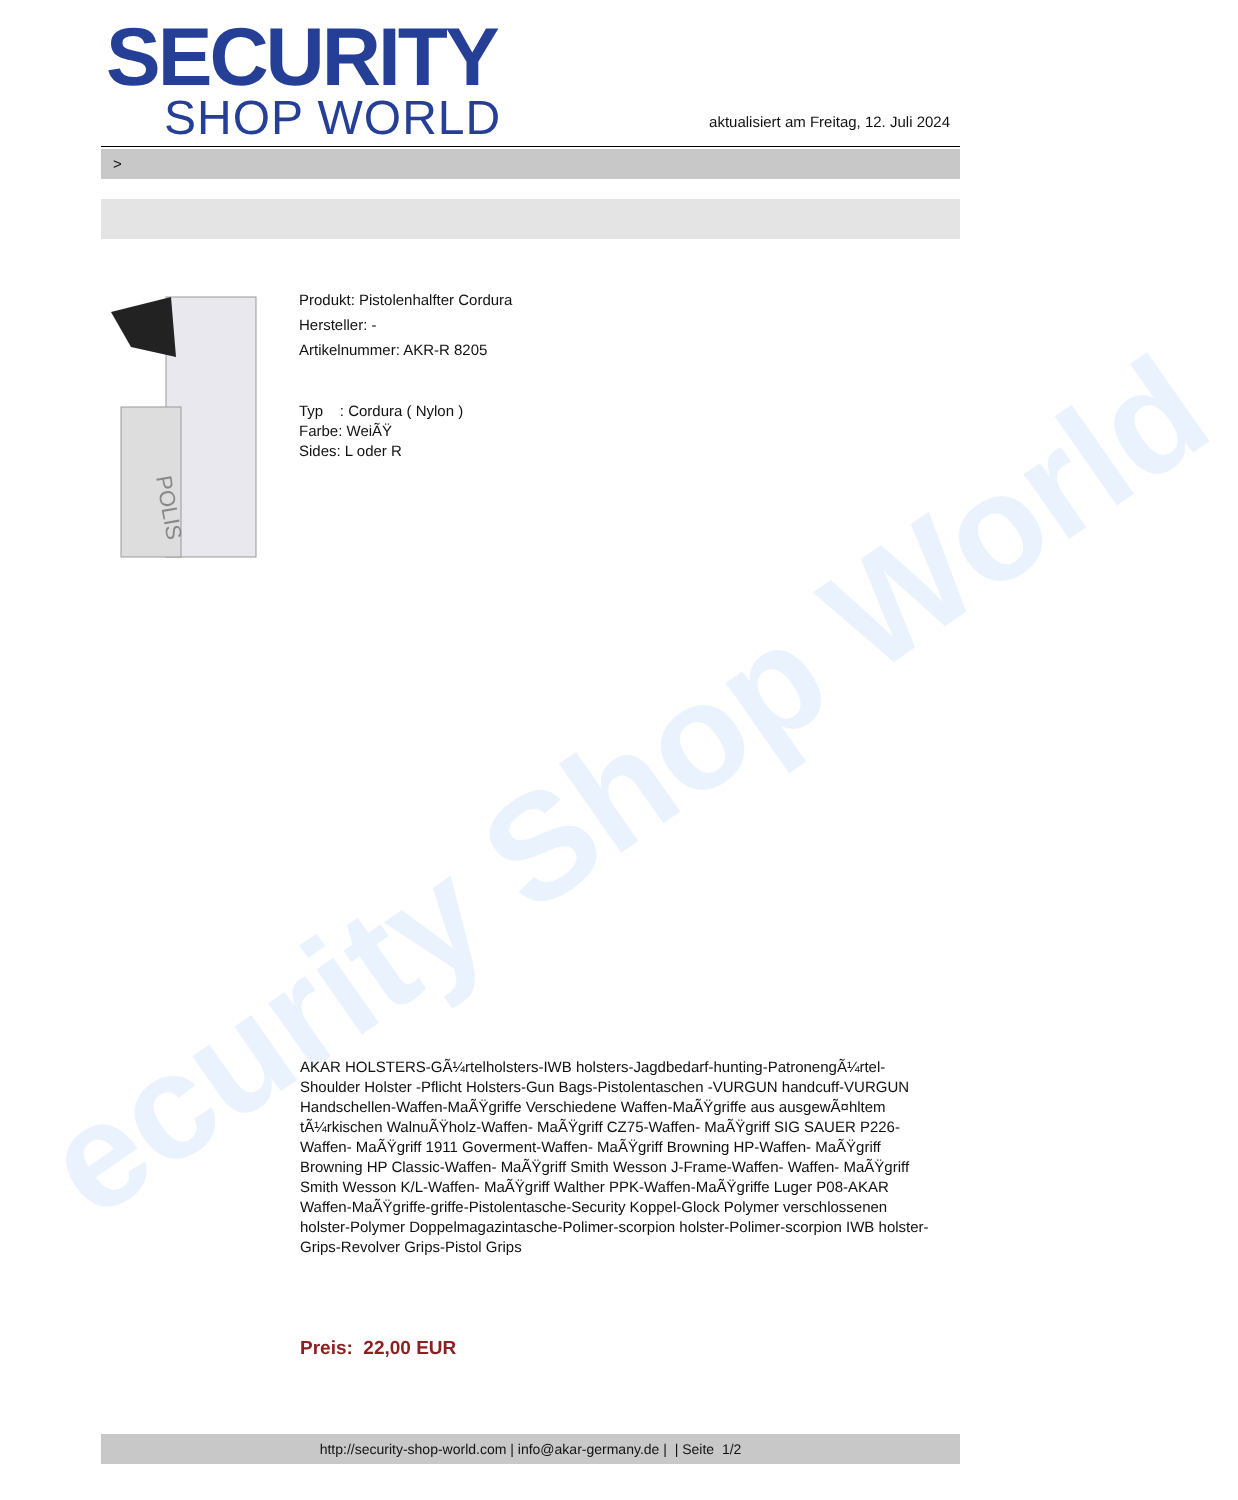ecurity Shop World
SECURITY
SHOP WORLD
aktualisiert am Freitag, 12. Juli 2024
>
POLIS
Produkt: Pistolenhalfter Cordura
Hersteller: -
Artikelnummer: AKR-R 8205
Typ : Cordura ( Nylon )
Farbe: WeiÃŸ
Sides: L oder R
AKAR HOLSTERS-GÃ¼rtelholsters-IWB holsters-Jagdbedarf-hunting-PatronengÃ¼rtel- Shoulder Holster -Pflicht Holsters-Gun Bags-Pistolentaschen -VURGUN handcuff-VURGUN Handschellen-Waffen-MaÃŸgriffe Verschiedene Waffen-MaÃŸgriffe aus ausgewÃ¤hltem tÃ¼rkischen WalnuÃŸholz-Waffen- MaÃŸgriff CZ75-Waffen- MaÃŸgriff SIG SAUER P226-Waffen- MaÃŸgriff 1911 Goverment-Waffen- MaÃŸgriff Browning HP-Waffen- MaÃŸgriff Browning HP Classic-Waffen- MaÃŸgriff Smith Wesson J-Frame-Waffen- Waffen- MaÃŸgriff Smith Wesson K/L-Waffen- MaÃŸgriff Walther PPK-Waffen-MaÃŸgriffe Luger P08-AKAR Waffen-MaÃŸgriffe-griffe-Pistolentasche-Security Koppel-Glock Polymer verschlossenen holster-Polymer Doppelmagazintasche-Polimer-scorpion holster-Polimer-scorpion IWB holster-Grips-Revolver Grips-Pistol Grips
Preis: 22,00 EUR
http://security-shop-world.com | info@akar-germany.de | | Seite 1/2